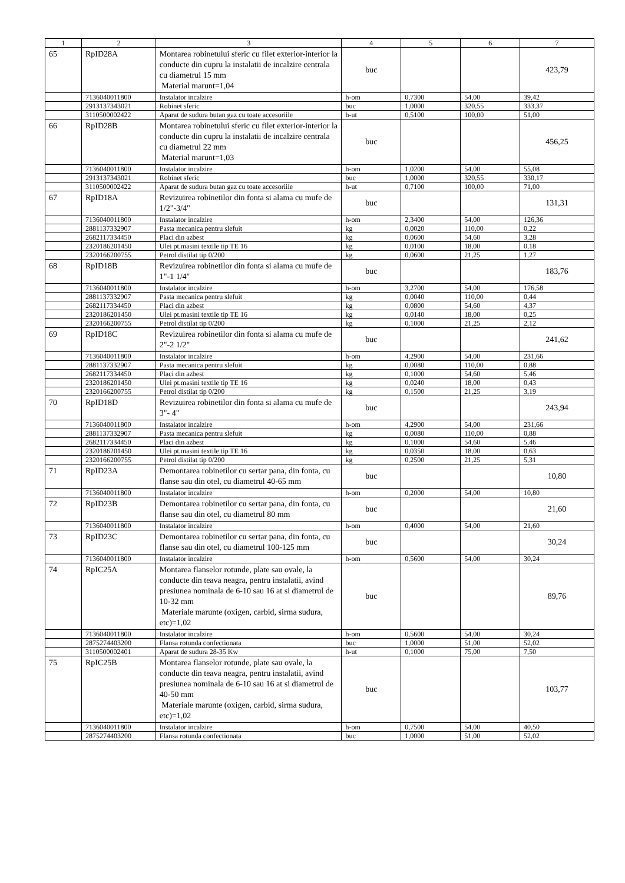| 1 | 2 | 3 | 4 | 5 | 6 | 7 |
| --- | --- | --- | --- | --- | --- | --- |
| 65 | RpID28A | Montarea robinetului sferic cu filet exterior-interior la conducte din cupru la instalatii de incalzire centrala cu diametrul 15 mm Material marunt=1,04 | buc | | | 423,79 |
| | 7136040011800 | Instalator incalzire | h-om | 0,7300 | 54,00 | 39,42 |
| | 2913137343021 | Robinet sferic | buc | 1,0000 | 320,55 | 333,37 |
| | 3110500002422 | Aparat de sudura butan gaz cu toate accesoriile | h-ut | 0,5100 | 100,00 | 51,00 |
| 66 | RpID28B | Montarea robinetului sferic cu filet exterior-interior la conducte din cupru la instalatii de incalzire centrala cu diametrul 22 mm Material marunt=1,03 | buc | | | 456,25 |
| | 7136040011800 | Instalator incalzire | h-om | 1,0200 | 54,00 | 55,08 |
| | 2913137343021 | Robinet sferic | buc | 1,0000 | 320,55 | 330,17 |
| | 3110500002422 | Aparat de sudura butan gaz cu toate accesoriile | h-ut | 0,7100 | 100,00 | 71,00 |
| 67 | RpID18A | Revizuirea robinetilor din fonta si alama cu mufe de 1/2"-3/4" | buc | | | 131,31 |
| | 7136040011800 | Instalator incalzire | h-om | 2,3400 | 54,00 | 126,36 |
| | 2881137332907 | Pasta mecanica pentru slefuit | kg | 0,0020 | 110,00 | 0,22 |
| | 2682117334450 | Placi din azbest | kg | 0,0600 | 54,60 | 3,28 |
| | 2320186201450 | Ulei pt.masini textile tip TE 16 | kg | 0,0100 | 18,00 | 0,18 |
| | 2320166200755 | Petrol distilat tip 0/200 | kg | 0,0600 | 21,25 | 1,27 |
| 68 | RpID18B | Revizuirea robinetilor din fonta si alama cu mufe de 1"-1 1/4" | buc | | | 183,76 |
| | 7136040011800 | Instalator incalzire | h-om | 3,2700 | 54,00 | 176,58 |
| | 2881137332907 | Pasta mecanica pentru slefuit | kg | 0,0040 | 110,00 | 0,44 |
| | 2682117334450 | Placi din azbest | kg | 0,0800 | 54,60 | 4,37 |
| | 2320186201450 | Ulei pt.masini textile tip TE 16 | kg | 0,0140 | 18,00 | 0,25 |
| | 2320166200755 | Petrol distilat tip 0/200 | kg | 0,1000 | 21,25 | 2,12 |
| 69 | RpID18C | Revizuirea robinetilor din fonta si alama cu mufe de 2"-2 1/2" | buc | | | 241,62 |
| | 7136040011800 | Instalator incalzire | h-om | 4,2900 | 54,00 | 231,66 |
| | 2881137332907 | Pasta mecanica pentru slefuit | kg | 0,0080 | 110,00 | 0,88 |
| | 2682117334450 | Placi din azbest | kg | 0,1000 | 54,60 | 5,46 |
| | 2320186201450 | Ulei pt.masini textile tip TE 16 | kg | 0,0240 | 18,00 | 0,43 |
| | 2320166200755 | Petrol distilat tip 0/200 | kg | 0,1500 | 21,25 | 3,19 |
| 70 | RpID18D | Revizuirea robinetilor din fonta si alama cu mufe de 3"- 4" | buc | | | 243,94 |
| | 7136040011800 | Instalator incalzire | h-om | 4,2900 | 54,00 | 231,66 |
| | 2881137332907 | Pasta mecanica pentru slefuit | kg | 0,0080 | 110,00 | 0,88 |
| | 2682117334450 | Placi din azbest | kg | 0,1000 | 54,60 | 5,46 |
| | 2320186201450 | Ulei pt.masini textile tip TE 16 | kg | 0,0350 | 18,00 | 0,63 |
| | 2320166200755 | Petrol distilat tip 0/200 | kg | 0,2500 | 21,25 | 5,31 |
| 71 | RpID23A | Demontarea robinetilor cu sertar pana, din fonta, cu flanse sau din otel, cu diametrul 40-65 mm | buc | | | 10,80 |
| | 7136040011800 | Instalator incalzire | h-om | 0,2000 | 54,00 | 10,80 |
| 72 | RpID23B | Demontarea robinetilor cu sertar pana, din fonta, cu flanse sau din otel, cu diametrul 80 mm | buc | | | 21,60 |
| | 7136040011800 | Instalator incalzire | h-om | 0,4000 | 54,00 | 21,60 |
| 73 | RpID23C | Demontarea robinetilor cu sertar pana, din fonta, cu flanse sau din otel, cu diametrul 100-125 mm | buc | | | 30,24 |
| | 7136040011800 | Instalator incalzire | h-om | 0,5600 | 54,00 | 30,24 |
| 74 | RpIC25A | Montarea flanselor rotunde, plate sau ovale, la conducte din teava neagra, pentru instalatii, avind presiunea nominala de 6-10 sau 16 at si diametrul de 10-32 mm Materiale marunte (oxigen, carbid, sirma sudura, etc)=1,02 | buc | | | 89,76 |
| | 7136040011800 | Instalator incalzire | h-om | 0,5600 | 54,00 | 30,24 |
| | 2875274403200 | Flansa rotunda confectionata | buc | 1,0000 | 51,00 | 52,02 |
| | 3110500002401 | Aparat de sudura 28-35 Kw | h-ut | 0,1000 | 75,00 | 7,50 |
| 75 | RpIC25B | Montarea flanselor rotunde, plate sau ovale, la conducte din teava neagra, pentru instalatii, avind presiunea nominala de 6-10 sau 16 at si diametrul de 40-50 mm Materiale marunte (oxigen, carbid, sirma sudura, etc)=1,02 | buc | | | 103,77 |
| | 7136040011800 | Instalator incalzire | h-om | 0,7500 | 54,00 | 40,50 |
| | 2875274403200 | Flansa rotunda confectionata | buc | 1,0000 | 51,00 | 52,02 |